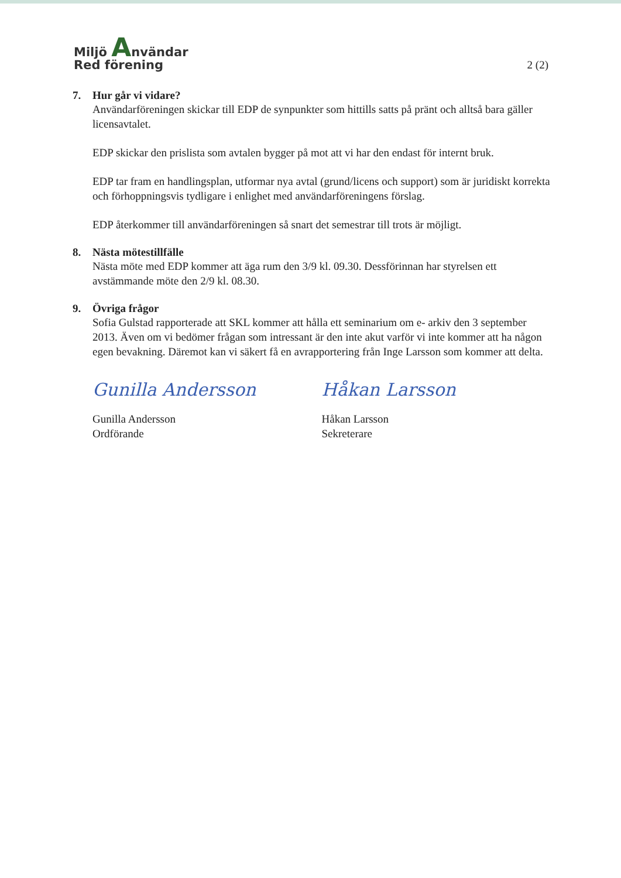Miljö Användar
Red förening
2 (2)
7. Hur går vi vidare?
Användarföreningen skickar till EDP de synpunkter som hittills satts på pränt och alltså bara gäller licensavtalet.
EDP skickar den prislista som avtalen bygger på mot att vi har den endast för internt bruk.
EDP tar fram en handlingsplan, utformar nya avtal (grund/licens och support) som är juridiskt korrekta och förhoppningsvis tydligare i enlighet med användarföreningens förslag.
EDP återkommer till användarföreningen så snart det semestrar till trots är möjligt.
8. Nästa mötestillfälle
Nästa möte med EDP kommer att äga rum den 3/9 kl. 09.30. Dessförinnan har styrelsen ett avstämmande möte den 2/9 kl. 08.30.
9. Övriga frågor
Sofia Gulstad rapporterade att SKL kommer att hålla ett seminarium om e- arkiv den 3 september 2013. Även om vi bedömer frågan som intressant är den inte akut varför vi inte kommer att ha någon egen bevakning. Däremot kan vi säkert få en avrapportering från Inge Larsson som kommer att delta.
Gunilla Andersson
Gunilla Andersson
Ordförande
Håkan Larsson
Håkan Larsson
Sekreterare